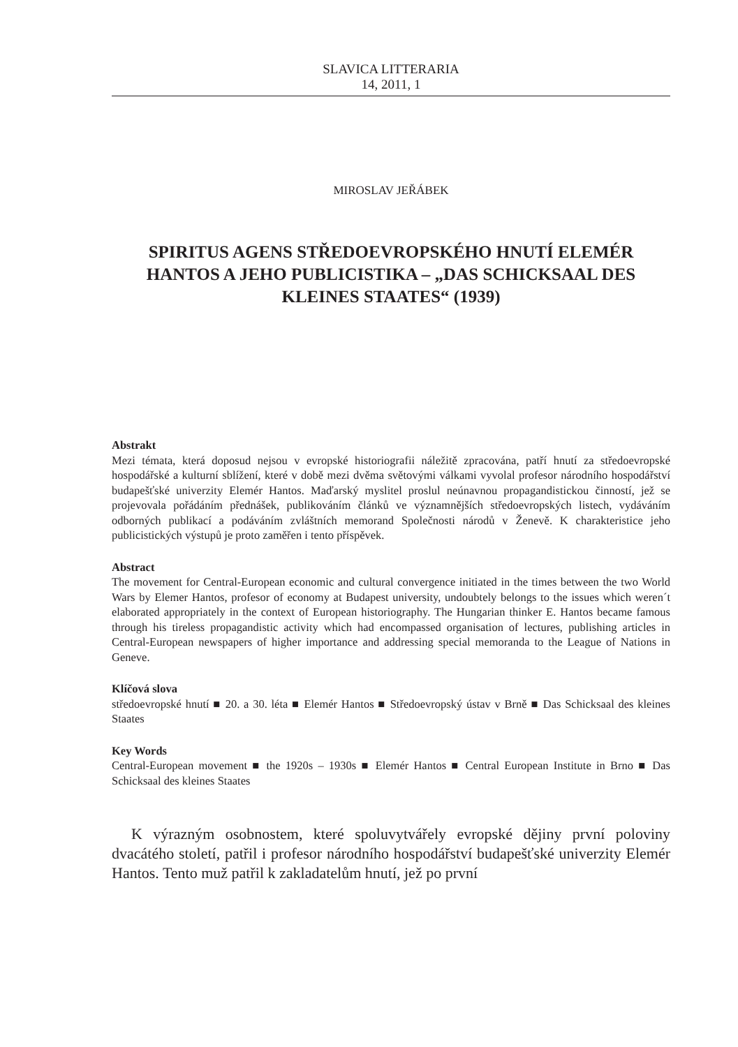SLAVICA LITTERARIA
14, 2011, 1
MIROSLAV JEŘÁBEK
SPIRITUS AGENS STŘEDOEVROPSKÉHO HNUTÍ ELEMÉR HANTOS A JEHO PUBLICISTIKA – „DAS SCHICKSAAL DES KLEINES STAATES“ (1939)
Abstrakt
Mezi témata, která doposud nejsou v evropské historiografii náležitě zpracována, patří hnutí za středoevropské hospodářské a kulturní sblížení, které v době mezi dvěma světovými válkami vyvolal profesor národního hospodářství budapešťské univerzity Elemér Hantos. Maďarský myslitel proslul neúnavnou propagandistickou činností, jež se projevovala pořádáním přednášek, publikováním článků ve významnějších středoevropských listech, vydáváním odborných publikací a podáváním zvláštních memorand Společnosti národů v Ženevě. K charakteristice jeho publicistických výstupů je proto zaměřen i tento příspěvek.
Abstract
The movement for Central-European economic and cultural convergence initiated in the times between the two World Wars by Elemer Hantos, profesor of economy at Budapest university, undoubtely belongs to the issues which weren´t elaborated appropriately in the context of European historiography. The Hungarian thinker E. Hantos became famous through his tireless propagandistic activity which had encompassed organisation of lectures, publishing articles in Central-European newspapers of higher importance and addressing special memoranda to the League of Nations in Geneve.
Klíčová slova
středoevropské hnutí ■ 20. a 30. léta ■ Elemér Hantos ■ Středoevropský ústav v Brně ■ Das Schicksaal des kleines Staates
Key Words
Central-European movement ■ the 1920s – 1930s ■ Elemér Hantos ■ Central European Institute in Brno ■ Das Schicksaal des kleines Staates
K výrazným osobnostem, které spoluvytvářely evropské dějiny první poloviny dvacátého století, patřil i profesor národního hospodářství budapešťské univerzity Elemér Hantos. Tento muž patřil k zakladatelům hnutí, jež po první